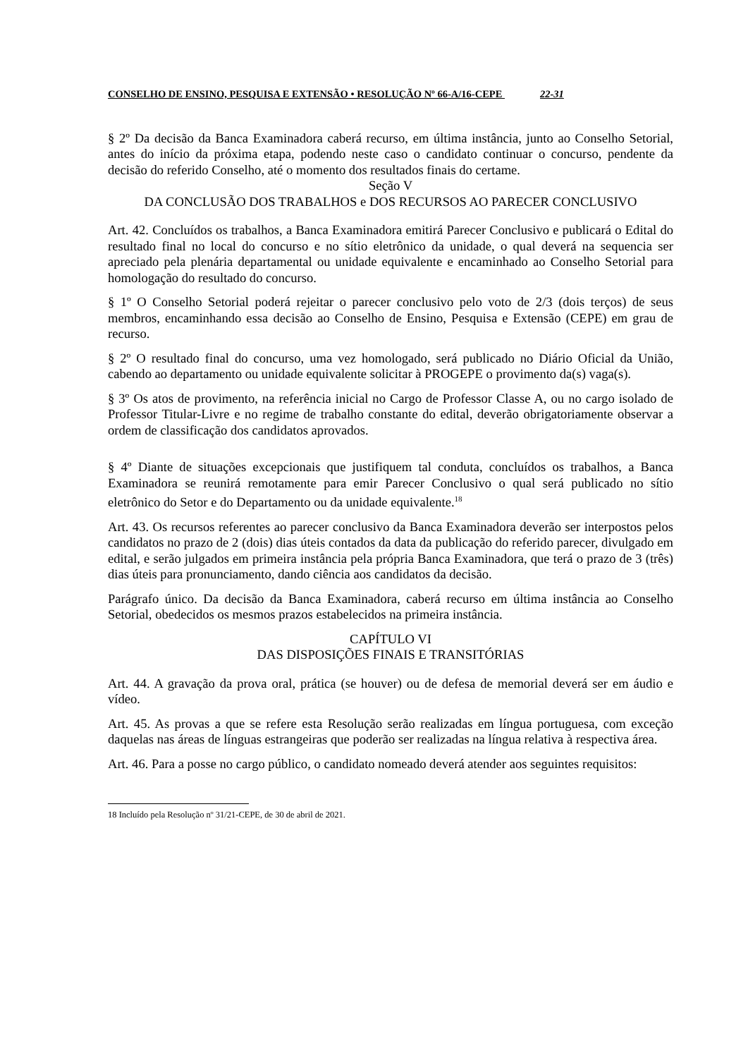CONSELHO DE ENSINO, PESQUISA E EXTENSÃO • RESOLUÇÃO Nº 66-A/16-CEPE 22-31
§ 2º Da decisão da Banca Examinadora caberá recurso, em última instância, junto ao Conselho Setorial, antes do início da próxima etapa, podendo neste caso o candidato continuar o concurso, pendente da decisão do referido Conselho, até o momento dos resultados finais do certame.
Seção V
DA CONCLUSÃO DOS TRABALHOS e DOS RECURSOS AO PARECER CONCLUSIVO
Art. 42. Concluídos os trabalhos, a Banca Examinadora emitirá Parecer Conclusivo e publicará o Edital do resultado final no local do concurso e no sítio eletrônico da unidade, o qual deverá na sequencia ser apreciado pela plenária departamental ou unidade equivalente e encaminhado ao Conselho Setorial para homologação do resultado do concurso.
§ 1º O Conselho Setorial poderá rejeitar o parecer conclusivo pelo voto de 2/3 (dois terços) de seus membros, encaminhando essa decisão ao Conselho de Ensino, Pesquisa e Extensão (CEPE) em grau de recurso.
§ 2º O resultado final do concurso, uma vez homologado, será publicado no Diário Oficial da União, cabendo ao departamento ou unidade equivalente solicitar à PROGEPE o provimento da(s) vaga(s).
§ 3º Os atos de provimento, na referência inicial no Cargo de Professor Classe A, ou no cargo isolado de Professor Titular-Livre e no regime de trabalho constante do edital, deverão obrigatoriamente observar a ordem de classificação dos candidatos aprovados.
§ 4º Diante de situações excepcionais que justifiquem tal conduta, concluídos os trabalhos, a Banca Examinadora se reunirá remotamente para emir Parecer Conclusivo o qual será publicado no sítio eletrônico do Setor e do Departamento ou da unidade equivalente.<sup>18</sup>
Art. 43. Os recursos referentes ao parecer conclusivo da Banca Examinadora deverão ser interpostos pelos candidatos no prazo de 2 (dois) dias úteis contados da data da publicação do referido parecer, divulgado em edital, e serão julgados em primeira instância pela própria Banca Examinadora, que terá o prazo de 3 (três) dias úteis para pronunciamento, dando ciência aos candidatos da decisão.
Parágrafo único. Da decisão da Banca Examinadora, caberá recurso em última instância ao Conselho Setorial, obedecidos os mesmos prazos estabelecidos na primeira instância.
CAPÍTULO VI
DAS DISPOSIÇÕES FINAIS E TRANSITÓRIAS
Art. 44. A gravação da prova oral, prática (se houver) ou de defesa de memorial deverá ser em áudio e vídeo.
Art. 45. As provas a que se refere esta Resolução serão realizadas em língua portuguesa, com exceção daquelas nas áreas de línguas estrangeiras que poderão ser realizadas na língua relativa à respectiva área.
Art. 46. Para a posse no cargo público, o candidato nomeado deverá atender aos seguintes requisitos:
18 Incluído pela Resolução nº 31/21-CEPE, de 30 de abril de 2021.